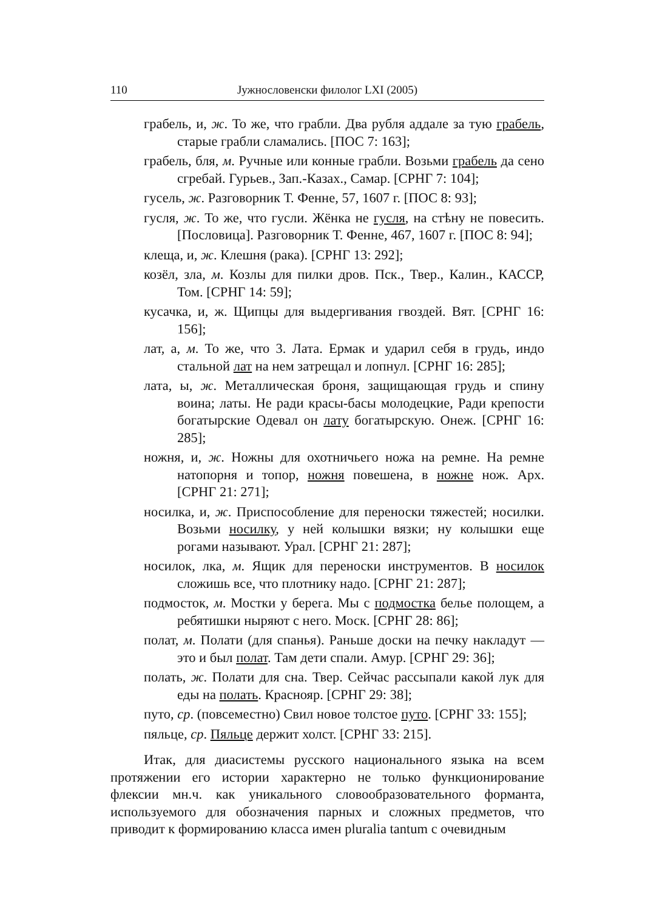110 Јужнословенски филолог LXI (2005)
грабель, и, ж. То же, что грабли. Два рубля аддале за тую грабель, старые грабли сламались. [ПОС 7: 163];
грабель, бля, м. Ручные или конные грабли. Возьми грабель да сено сгребай. Гурьев., Зап.-Казах., Самар. [СРНГ 7: 104];
гусель, ж. Разговорник Т. Фенне, 57, 1607 г. [ПОС 8: 93];
гусля, ж. То же, что гусли. Жёнка не гусля, на стѣну не повесить. [Пословица]. Разговорник Т. Фенне, 467, 1607 г. [ПОС 8: 94];
клеща, и, ж. Клешня (рака). [СРНГ 13: 292];
козёл, зла, м. Козлы для пилки дров. Пск., Твер., Калин., КАССР, Том. [СРНГ 14: 59];
кусачка, и, ж. Щипцы для выдергивания гвоздей. Вят. [СРНГ 16: 156];
лат, а, м. То же, что 3. Лата. Ермак и ударил себя в грудь, индо стальной лат на нем затрещал и лопнул. [СРНГ 16: 285];
лата, ы, ж. Металлическая броня, защищающая грудь и спину воина; латы. Не ради красы-басы молодецкие, Ради крепости богатырские Одевал он лату богатырскую. Онеж. [СРНГ 16: 285];
ножня, и, ж. Ножны для охотничьего ножа на ремне. На ремне натопорня и топор, ножня повешена, в ножне нож. Арх. [СРНГ 21: 271];
носилка, и, ж. Приспособление для переноски тяжестей; носилки. Возьми носилку, у ней колышки вязки; ну колышки еще рогами называют. Урал. [СРНГ 21: 287];
носилок, лка, м. Ящик для переноски инструментов. В носилок сложишь все, что плотнику надо. [СРНГ 21: 287];
подмосток, м. Мостки у берега. Мы с подмостка белье полощем, а ребятишки ныряют с него. Моск. [СРНГ 28: 86];
полат, м. Полати (для спанья). Раньше доски на печку накладут — это и был полат. Там дети спали. Амур. [СРНГ 29: 36];
полать, ж. Полати для сна. Твер. Сейчас рассыпали какой лук для еды на полать. Краснояр. [СРНГ 29: 38];
путо, ср. (повсеместно) Свил новое толстое путо. [СРНГ 33: 155];
пяльце, ср. Пяльце держит холст. [СРНГ 33: 215].
Итак, для диасистемы русского национального языка на всем протяжении его истории характерно не только функционирование флексии мн.ч. как уникального словообразовательного форманта, используемого для обозначения парных и сложных предметов, что приводит к формированию класса имен pluralia tantum с очевидным